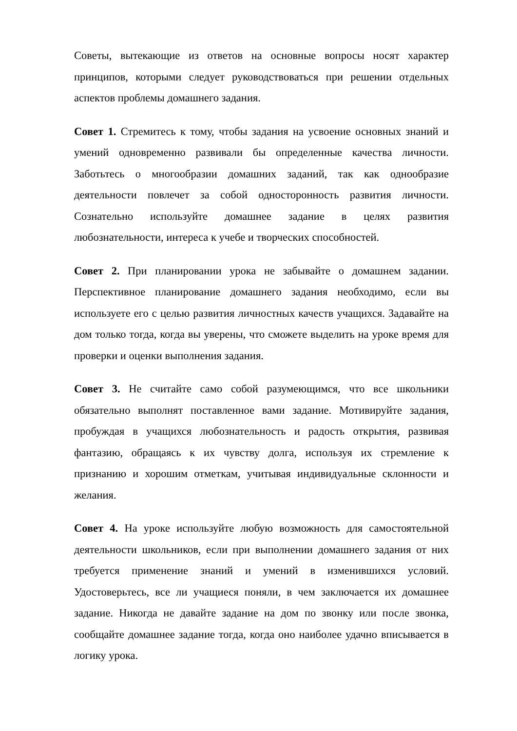Советы, вытекающие из ответов на основные вопросы носят характер принципов, которыми следует руководствоваться при решении отдельных аспектов проблемы домашнего задания.
Совет 1. Стремитесь к тому, чтобы задания на усвоение основных знаний и умений одновременно развивали бы определенные качества личности. Заботьтесь о многообразии домашних заданий, так как однообразие деятельности повлечет за собой односторонность развития личности. Сознательно используйте домашнее задание в целях развития любознательности, интереса к учебе и творческих способностей.
Совет 2. При планировании урока не забывайте о домашнем задании. Перспективное планирование домашнего задания необходимо, если вы используете его с целью развития личностных качеств учащихся. Задавайте на дом только тогда, когда вы уверены, что сможете выделить на уроке время для проверки и оценки выполнения задания.
Совет 3. Не считайте само собой разумеющимся, что все школьники обязательно выполнят поставленное вами задание. Мотивируйте задания, пробуждая в учащихся любознательность и радость открытия, развивая фантазию, обращаясь к их чувству долга, используя их стремление к признанию и хорошим отметкам, учитывая индивидуальные склонности и желания.
Совет 4. На уроке используйте любую возможность для самостоятельной деятельности школьников, если при выполнении домашнего задания от них требуется применение знаний и умений в изменившихся условий. Удостоверьтесь, все ли учащиеся поняли, в чем заключается их домашнее задание. Никогда не давайте задание на дом по звонку или после звонка, сообщайте домашнее задание тогда, когда оно наиболее удачно вписывается в логику урока.